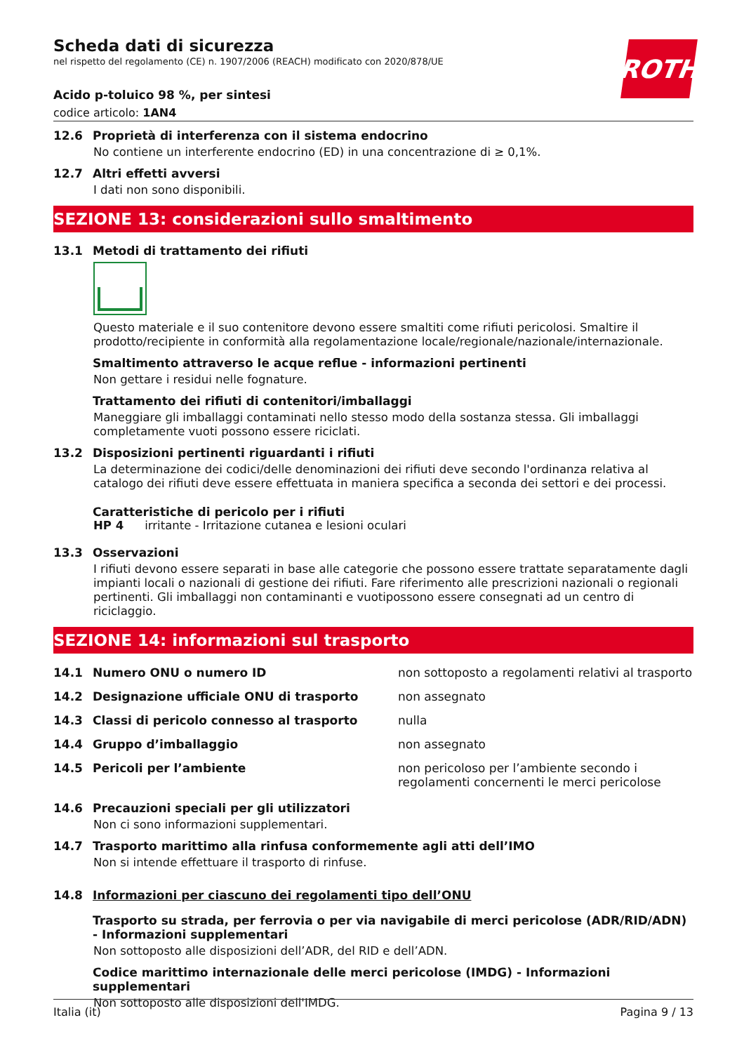ROTH
Scheda dati di sicurezza
nel rispetto del regolamento (CE) n. 1907/2006 (REACH) modificato con 2020/878/UE
Acido p-toluico 98 %, per sintesi
codice articolo: 1AN4
12.6 Proprietà di interferenza con il sistema endocrino
No contiene un interferente endocrino (ED) in una concentrazione di ≥ 0,1%.
12.7 Altri effetti avversi
I dati non sono disponibili.
SEZIONE 13: considerazioni sullo smaltimento
13.1 Metodi di trattamento dei rifiuti
Questo materiale e il suo contenitore devono essere smaltiti come rifiuti pericolosi. Smaltire il prodotto/recipiente in conformità alla regolamentazione locale/regionale/nazionale/internazionale.
Smaltimento attraverso le acque reflue - informazioni pertinenti
Non gettare i residui nelle fognature.
Trattamento dei rifiuti di contenitori/imballaggi
Maneggiare gli imballaggi contaminati nello stesso modo della sostanza stessa. Gli imballaggi completamente vuoti possono essere riciclati.
13.2 Disposizioni pertinenti riguardanti i rifiuti
La determinazione dei codici/delle denominazioni dei rifiuti deve secondo l'ordinanza relativa al catalogo dei rifiuti deve essere effettuata in maniera specifica a seconda dei settori e dei processi.
Caratteristiche di pericolo per i rifiuti
HP 4 irritante - Irritazione cutanea e lesioni oculari
13.3 Osservazioni
I rifiuti devono essere separati in base alle categorie che possono essere trattate separatamente dagli impianti locali o nazionali di gestione dei rifiuti. Fare riferimento alle prescrizioni nazionali o regionali pertinenti. Gli imballaggi non contaminanti e vuotipossono essere consegnati ad un centro di riciclaggio.
SEZIONE 14: informazioni sul trasporto
| 14.1 | Numero ONU o numero ID | non sottoposto a regolamenti relativi al trasporto |
| 14.2 | Designazione ufficiale ONU di trasporto | non assegnato |
| 14.3 | Classi di pericolo connesso al trasporto | nulla |
| 14.4 | Gruppo d’imballaggio | non assegnato |
| 14.5 | Pericoli per l’ambiente | non pericoloso per l’ambiente secondo i regolamenti concernenti le merci pericolose |
14.6 Precauzioni speciali per gli utilizzatori
Non ci sono informazioni supplementari.
14.7 Trasporto marittimo alla rinfusa conformemente agli atti dell’IMO
Non si intende effettuare il trasporto di rinfuse.
14.8 Informazioni per ciascuno dei regolamenti tipo dell’ONU
Trasporto su strada, per ferrovia o per via navigabile di merci pericolose (ADR/RID/ADN) - Informazioni supplementari
Non sottoposto alle disposizioni dell’ADR, del RID e dell’ADN.
Codice marittimo internazionale delle merci pericolose (IMDG) - Informazioni supplementari
Non sottoposto alle disposizioni dell'IMDG.
Italia (it) Pagina 9 / 13